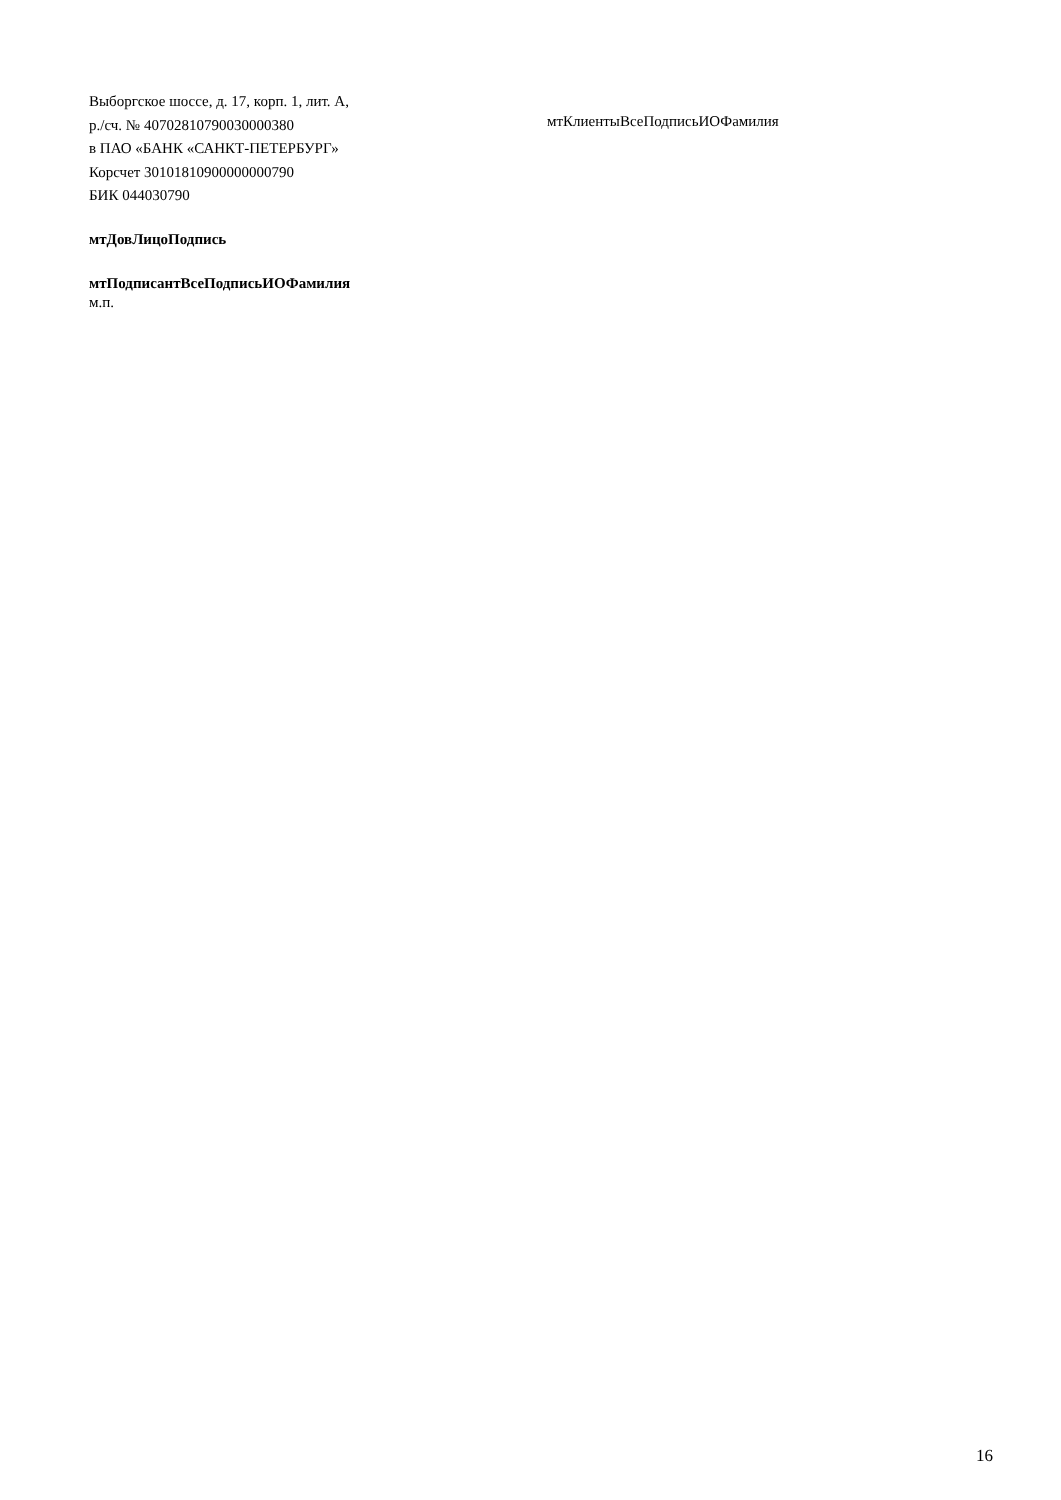Выборгское шоссе, д. 17, корп. 1, лит. А,
р./сч. № 40702810790030000380
в ПАО «БАНК «САНКТ-ПЕТЕРБУРГ»
Корсчет 30101810900000000790
БИК 044030790
мтКлиентыВсеПодписьИОФамилия
мтДовЛицоПодпись
мтПодписантВсеПодписьИОФамилия
м.п.
16